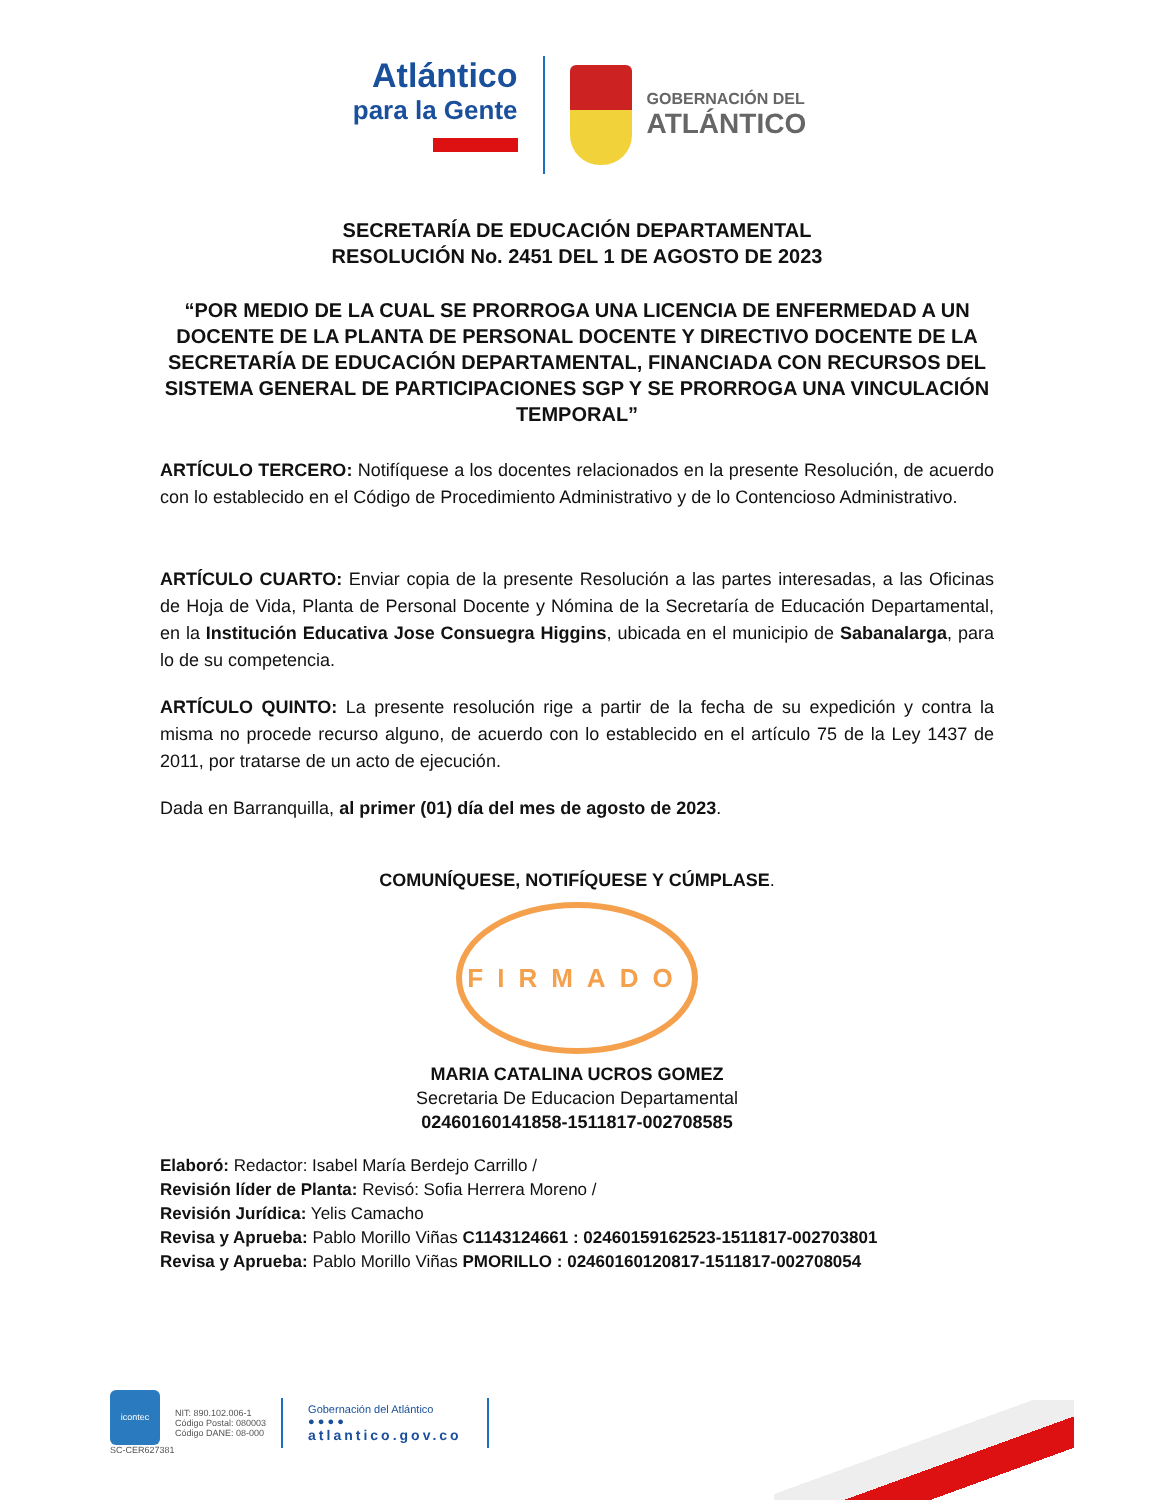Atlántico
para la Gente
GOBERNACIÓN DEL
ATLÁNTICO
SECRETARÍA DE EDUCACIÓN DEPARTAMENTAL
RESOLUCIÓN No. 2451 DEL 1 DE AGOSTO DE 2023
“POR MEDIO DE LA CUAL SE PRORROGA UNA LICENCIA DE ENFERMEDAD A UN DOCENTE DE LA PLANTA DE PERSONAL DOCENTE Y DIRECTIVO DOCENTE DE LA SECRETARÍA DE EDUCACIÓN DEPARTAMENTAL, FINANCIADA CON RECURSOS DEL SISTEMA GENERAL DE PARTICIPACIONES SGP Y SE PRORROGA UNA VINCULACIÓN TEMPORAL”
ARTÍCULO TERCERO: Notifíquese a los docentes relacionados en la presente Resolución, de acuerdo con lo establecido en el Código de Procedimiento Administrativo y de lo Contencioso Administrativo.
ARTÍCULO CUARTO: Enviar copia de la presente Resolución a las partes interesadas, a las Oficinas de Hoja de Vida, Planta de Personal Docente y Nómina de la Secretaría de Educación Departamental, en la Institución Educativa Jose Consuegra Higgins, ubicada en el municipio de Sabanalarga, para lo de su competencia.
ARTÍCULO QUINTO: La presente resolución rige a partir de la fecha de su expedición y contra la misma no procede recurso alguno, de acuerdo con lo establecido en el artículo 75 de la Ley 1437 de 2011, por tratarse de un acto de ejecución.
Dada en Barranquilla, al primer (01) día del mes de agosto de 2023.
COMUNÍQUESE, NOTIFÍQUESE Y CÚMPLASE.
FIRMADO
MARIA CATALINA UCROS GOMEZ
Secretaria De Educacion Departamental
02460160141858-1511817-002708585
Elaboró: Redactor: Isabel María Berdejo Carrillo /
Revisión líder de Planta: Revisó: Sofia Herrera Moreno /
Revisión Jurídica: Yelis Camacho
Revisa y Aprueba: Pablo Morillo Viñas C1143124661 : 02460159162523-1511817-002703801
Revisa y Aprueba: Pablo Morillo Viñas PMORILLO : 02460160120817-1511817-002708054
icontec
SC-CER627381
NIT: 890.102.006-1
Código Postal: 080003
Código DANE: 08-000
Gobernación del Atlántico
● ● ● ●
atlantico.gov.co